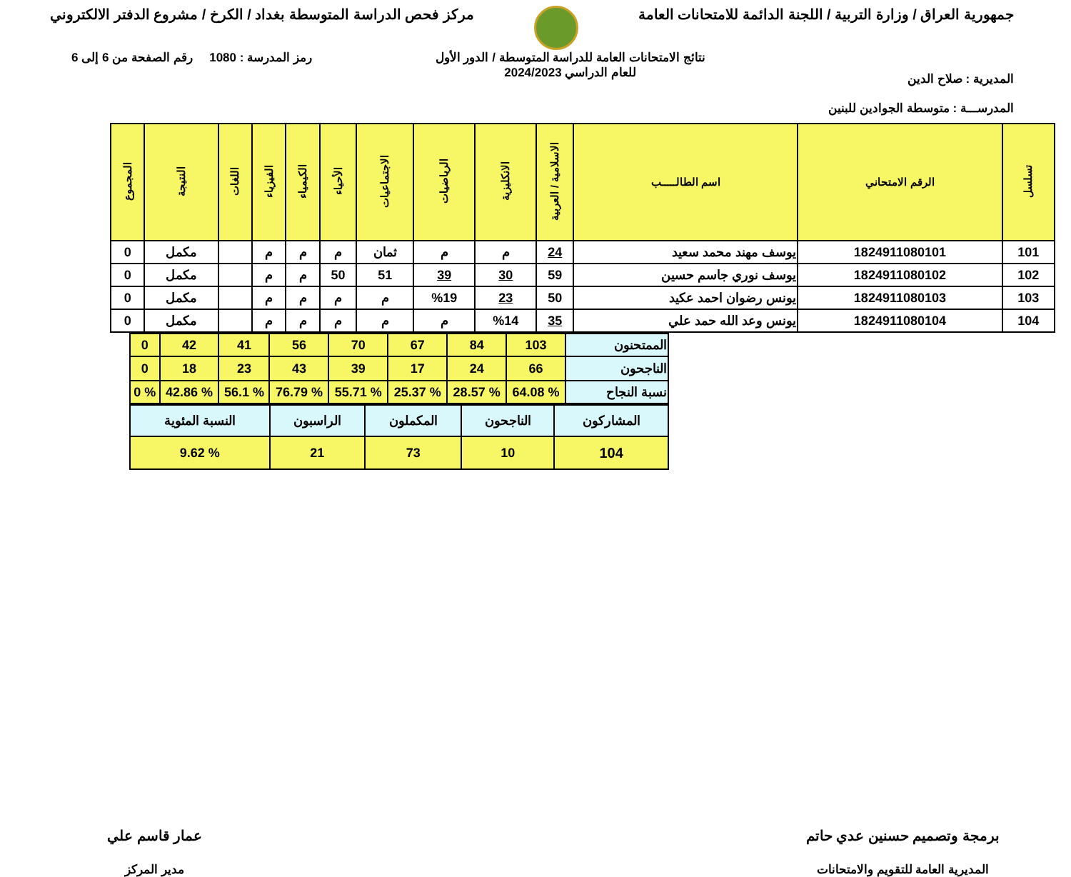جمهورية العراق / وزارة التربية / اللجنة الدائمة للامتحانات العامة
مركز فحص الدراسة المتوسطة بغداد / الكرخ / مشروع الدفتر الالكتروني
المديرية : صلاح الدين
المدرســـة : متوسطة الجوادين للبنين
نتائج الامتحانات العامة للدراسة المتوسطة / الدور الأول
للعام الدراسي 2024/2023
رمز المدرسة : 1080 رقم الصفحة من 6 إلى 6
| تسلسل | الرقم الامتحاني | اسم الطالـــــب | الاسلامية / العربية | الانكليزية | الرياضيات | الاجتماعيات | الأحياء | الكيمياء | الفيزياء | اللغات | النتيجة | المجموع |
| --- | --- | --- | --- | --- | --- | --- | --- | --- | --- | --- | --- | --- |
| 101 | 1824911080101 | يوسف مهند محمد سعيد | 24 | م | م | ثمان | م | م | م | | مكمل | 0 |
| 102 | 1824911080102 | يوسف نوري جاسم حسين | 59 | 30 | 39 | 51 | 50 | م | م | | مكمل | 0 |
| 103 | 1824911080103 | يونس رضوان احمد عكيد | 50 | 23 | %19 | م | م | م | م | | مكمل | 0 |
| 104 | 1824911080104 | يونس وعد الله حمد علي | 35 | %14 | م | م | م | م | م | | مكمل | 0 |
| الممتحنون | 103 | 84 | 67 | 70 | 56 | 41 | 42 | 0 |
| الناجحون | 66 | 24 | 17 | 39 | 43 | 23 | 18 | 0 |
| نسبة النجاح | % 64.08 | % 28.57 | % 25.37 | % 55.71 | % 76.79 | % 56.1 | % 42.86 | % 0 |
| المشاركون | الناجحون | المكملون | الراسبون | النسبة المئوية |
| 104 | 10 | 73 | 21 | % 9.62 |
برمجة وتصميم حسنين عدي حاتم
المديرية العامة للتقويم والامتحانات
عمار قاسم علي
مدير المركز